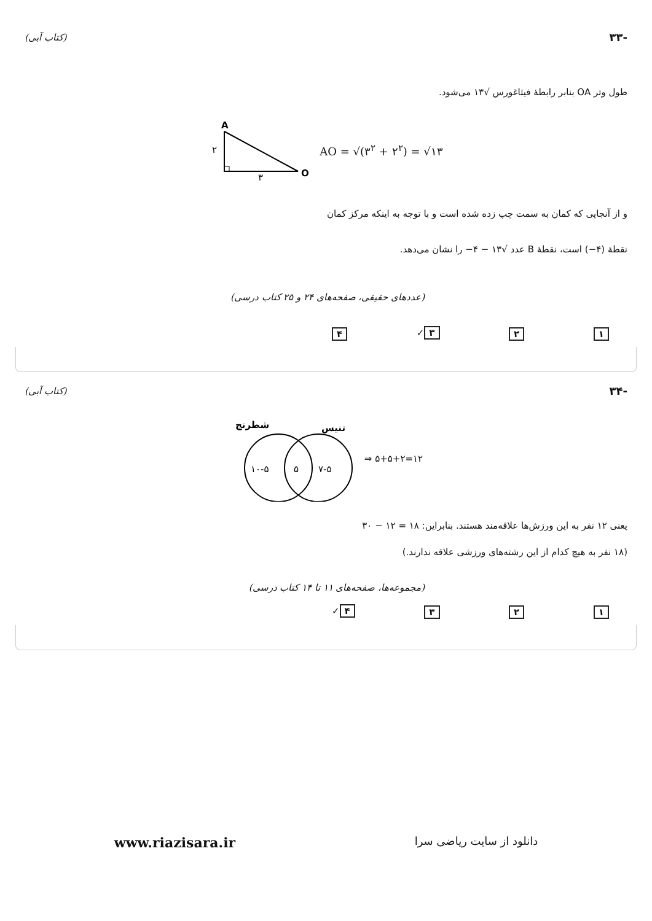-۳۳ (کتاب آبی)
طول وتر OA بنابر رابطهٔ فیثاغورس √۱۳ می‌شود.
A
۲
۳
O
AO = √(۳<sup>۲</sup> + ۲<sup>۲</sup>) = √۱۳
و از آنجایی که کمان به سمت چپ زده شده است و با توجه به اینکه مرکز کمان
نقطهٔ (۴−) است، نقطهٔ B عدد √۱۳ − ۴− را نشان می‌دهد.
(عددهای حقیقی، صفحه‌های ۲۴ و ۲۵ کتاب درسی)
۱ ۲ ۳ ✓ ۴
-۳۴ (کتاب آبی)
شطرنج
تنیس
۱۰-۵
۵
۷-۵
⇒ ۵+۵+۲=۱۲
یعنی ۱۲ نفر به این ورزش‌ها علاقه‌مند هستند. بنابراین: ۱۸ = ۱۲ − ۳۰
(۱۸ نفر به هیچ کدام از این رشته‌های ورزشی علاقه ندارند.)
(مجموعه‌ها، صفحه‌های ۱۱ تا ۱۴ کتاب درسی)
۱ ۲ ۳ ۴ ✓
www.riazisara.ir دانلود از سایت ریاضی سرا